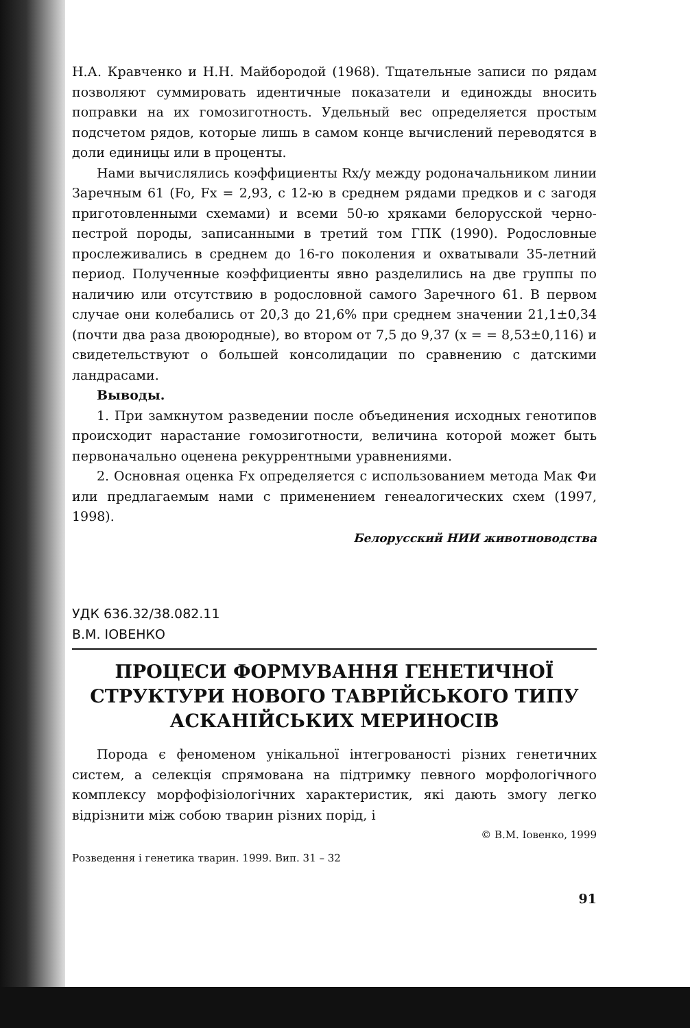Н.А. Кравченко и Н.Н. Майбородой (1968). Тщательные записи по рядам позволяют суммировать идентичные показатели и единожды вносить поправки на их гомозиготность. Удельный вес определяется простым подсчетом рядов, которые лишь в самом конце вычислений переводятся в доли единицы или в проценты.
Нами вычислялись коэффициенты Rx/y между родоначальником линии Заречным 61 (Fo, Fx = 2,93, с 12-ю в среднем рядами предков и с загодя приготовленными схемами) и всеми 50-ю хряками белорусской черно-пестрой породы, записанными в третий том ГПК (1990). Родословные прослеживались в среднем до 16-го поколения и охватывали 35-летний период. Полученные коэффициенты явно разделились на две группы по наличию или отсутствию в родословной самого Заречного 61. В первом случае они колебались от 20,3 до 21,6% при среднем значении 21,1±0,34 (почти два раза двоюродные), во втором от 7,5 до 9,37 (x = = 8,53±0,116) и свидетельствуют о большей консолидации по сравнению с датскими ландрасами.
Выводы.
1. При замкнутом разведении после объединения исходных генотипов происходит нарастание гомозиготности, величина которой может быть первоначально оценена рекуррентными уравнениями.
2. Основная оценка Fx определяется с использованием метода Мак Фи или предлагаемым нами с применением генеалогических схем (1997, 1998).
Белорусский НИИ животноводства
УДК 636.32/38.082.11
В.М. ІОВЕНКО
ПРОЦЕСИ ФОРМУВАННЯ ГЕНЕТИЧНОЇ СТРУКТУРИ НОВОГО ТАВРІЙСЬКОГО ТИПУ АСКАНІЙСЬКИХ МЕРИНОСІВ
Порода є феноменом унікальної інтегрованості різних генетичних систем, а селекція спрямована на підтримку певного морфологічного комплексу морфофізіологічних характеристик, які дають змогу легко відрізнити між собою тварин різних порід, і
© В.М. Іовенко, 1999
Розведення і генетика тварин. 1999. Вип. 31 – 32
91